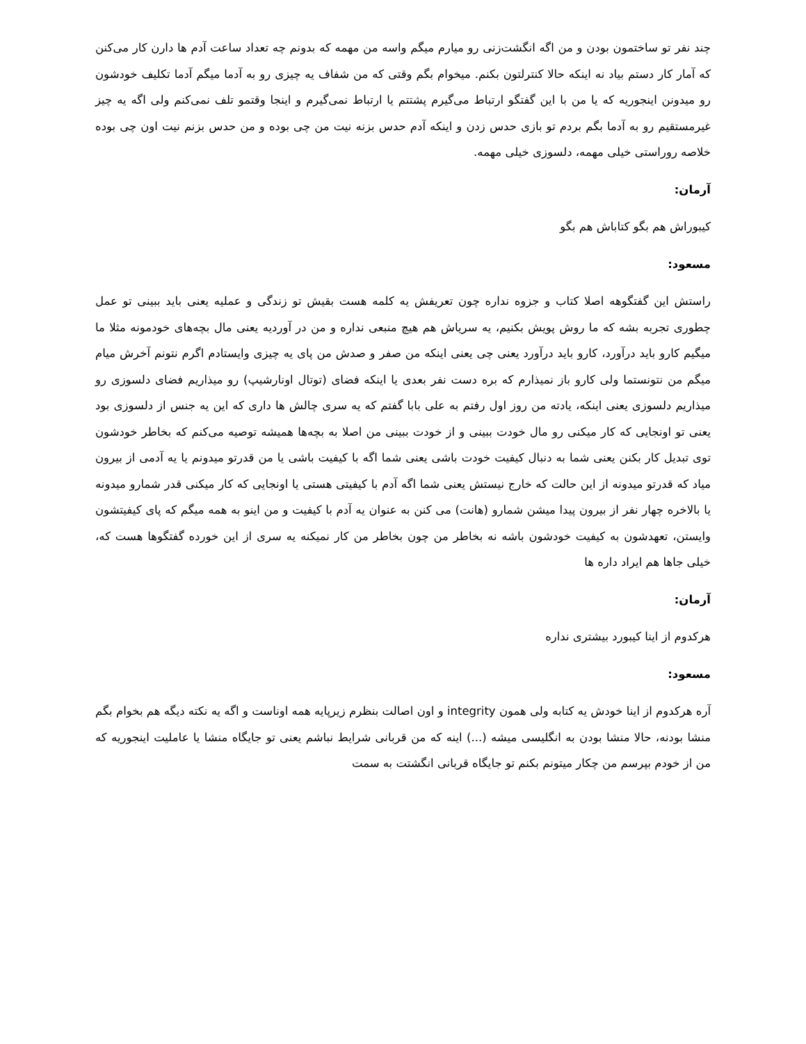چند نفر تو ساختمون بودن و من اگه انگشت‌زنی رو میارم میگم واسه من مهمه که بدونم چه تعداد ساعت آدم ها دارن کار می‌کنن که آمار کار دستم بیاد نه اینکه حالا کنترلتون بکنم. میخوام بگم وقتی که من شفاف یه چیزی رو به آدما میگم آدما تکلیف خودشون رو میدونن اینجوریه که یا من با این گفتگو ارتباط می‌گیرم پشتتم یا ارتباط نمی‌گیرم و اینجا وقتمو تلف نمی‌کنم ولی اگه یه چیز غیرمستقیم رو به آدما بگم بردم تو بازی حدس زدن و اینکه آدم حدس بزنه نیت من چی بوده و من حدس بزنم نیت اون چی بوده خلاصه روراستی خیلی مهمه، دلسوزی خیلی مهمه.
آرمان:
کیبوراش هم بگو کتاباش هم بگو
مسعود:
راستش این گفتگوهه اصلا کتاب و جزوه نداره چون تعریفش یه کلمه هست بقیش تو زندگی و عملیه یعنی باید ببینی تو عمل چطوری تجربه بشه که ما روش پویش بکنیم، یه سریاش هم هیچ منبعی نداره و من در آوردیه یعنی مال بچه‌های خودمونه مثلا ما میگیم کارو باید درآورد، کارو باید درآورد یعنی چی یعنی اینکه من صفر و صدش من پای یه چیزی وایستادم اگرم نتونم آخرش میام میگم من نتونستما ولی کارو باز نمیذارم که بره دست نفر بعدی یا اینکه فضای (توتال اونارشیپ) رو میذاریم فضای دلسوزی رو میذاریم دلسوزی یعنی اینکه، یادته من روز اول رفتم به علی بابا گفتم که یه سری چالش ها داری که این یه جنس از دلسوزی بود یعنی تو اونجایی که کار میکنی رو مال خودت ببینی و از خودت ببینی من اصلا به بچه‌ها همیشه توصیه می‌کنم که بخاطر خودشون توی تبدیل کار بکنن یعنی شما به دنبال کیفیت خودت باشی یعنی شما اگه با کیفیت باشی یا من قدرتو میدونم یا یه آدمی از بیرون میاد که قدرتو میدونه از این حالت که خارج نیستش یعنی شما اگه آدم با کیفیتی هستی یا اونجایی که کار میکنی قدر شمارو میدونه یا بالاخره چهار نفر از بیرون پیدا میشن شمارو (هانت) می کنن به عنوان یه آدم با کیفیت و من اینو به همه میگم که پای کیفیتشون وایستن، تعهدشون به کیفیت خودشون باشه نه بخاطر من چون بخاطر من کار نمیکنه یه سری از این خورده گفتگوها هست که، خیلی جاها هم ایراد داره ها
آرمان:
هرکدوم از اینا کیبورد بیشتری نداره
مسعود:
آره هرکدوم از اینا خودش یه کتابه ولی همون integrity و اون اصالت بنظرم زیرپایه همه اوناست و اگه یه نکته دیگه هم بخوام بگم منشا بودنه، حالا منشا بودن به انگلیسی میشه (...) اینه که من قربانی شرایط نباشم یعنی تو جایگاه منشا یا عاملیت اینجوریه که من از خودم بپرسم من چکار میتونم بکنم تو جایگاه قربانی انگشتت به سمت